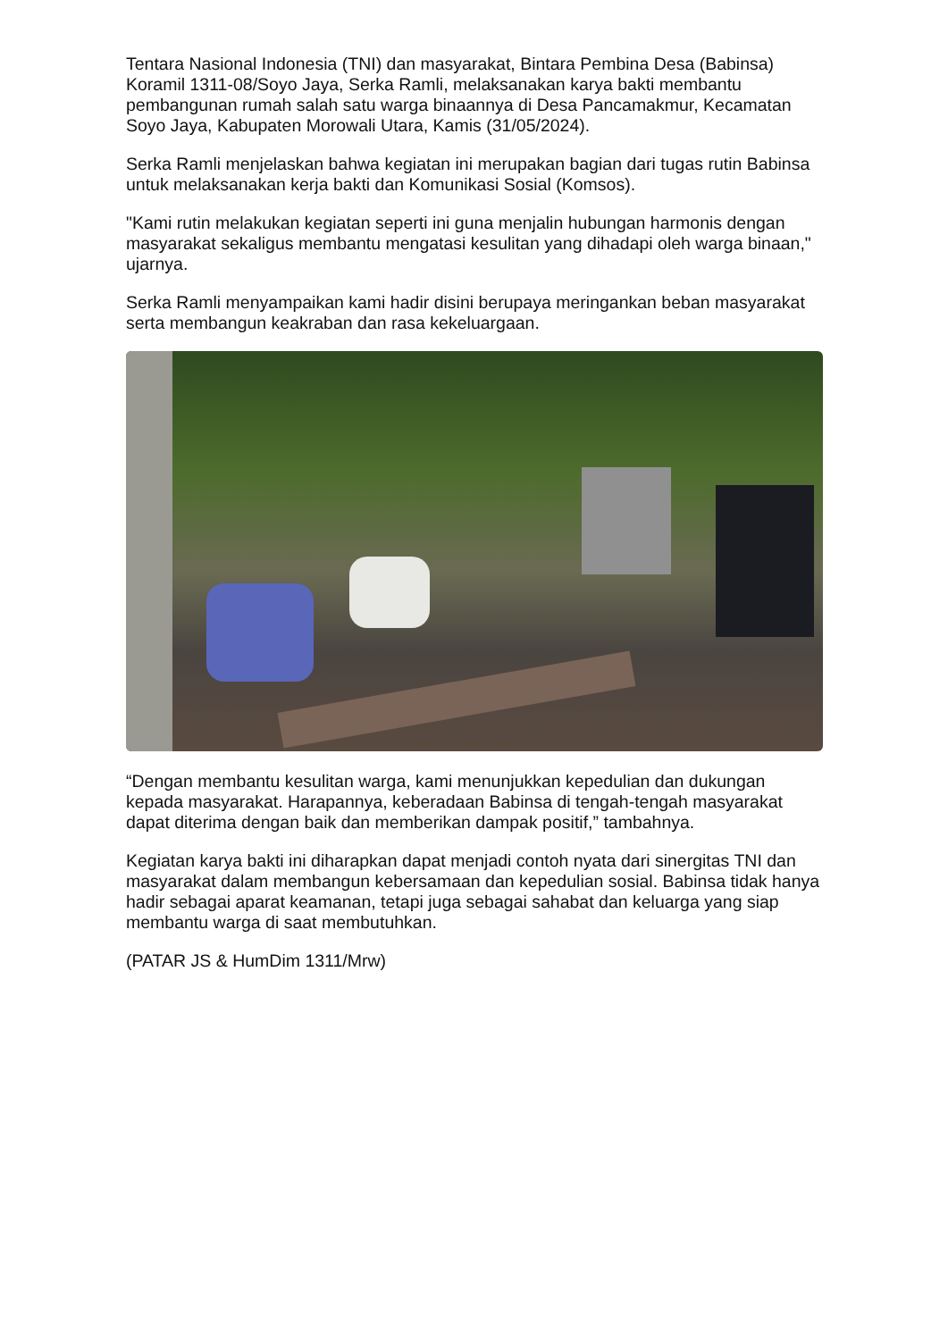Tentara Nasional Indonesia (TNI) dan masyarakat, Bintara Pembina Desa (Babinsa) Koramil 1311-08/Soyo Jaya, Serka Ramli, melaksanakan karya bakti membantu pembangunan rumah salah satu warga binaannya di Desa Pancamakmur, Kecamatan Soyo Jaya, Kabupaten Morowali Utara, Kamis (31/05/2024).
Serka Ramli menjelaskan bahwa kegiatan ini merupakan bagian dari tugas rutin Babinsa untuk melaksanakan kerja bakti dan Komunikasi Sosial (Komsos).
"Kami rutin melakukan kegiatan seperti ini guna menjalin hubungan harmonis dengan masyarakat sekaligus membantu mengatasi kesulitan yang dihadapi oleh warga binaan," ujarnya.
Serka Ramli menyampaikan kami hadir disini berupaya meringankan beban masyarakat serta membangun keakraban dan rasa kekeluargaan.
“Dengan membantu kesulitan warga, kami menunjukkan kepedulian dan dukungan kepada masyarakat. Harapannya, keberadaan Babinsa di tengah-tengah masyarakat dapat diterima dengan baik dan memberikan dampak positif,” tambahnya.
Kegiatan karya bakti ini diharapkan dapat menjadi contoh nyata dari sinergitas TNI dan masyarakat dalam membangun kebersamaan dan kepedulian sosial. Babinsa tidak hanya hadir sebagai aparat keamanan, tetapi juga sebagai sahabat dan keluarga yang siap membantu warga di saat membutuhkan.
(PATAR JS & HumDim 1311/Mrw)